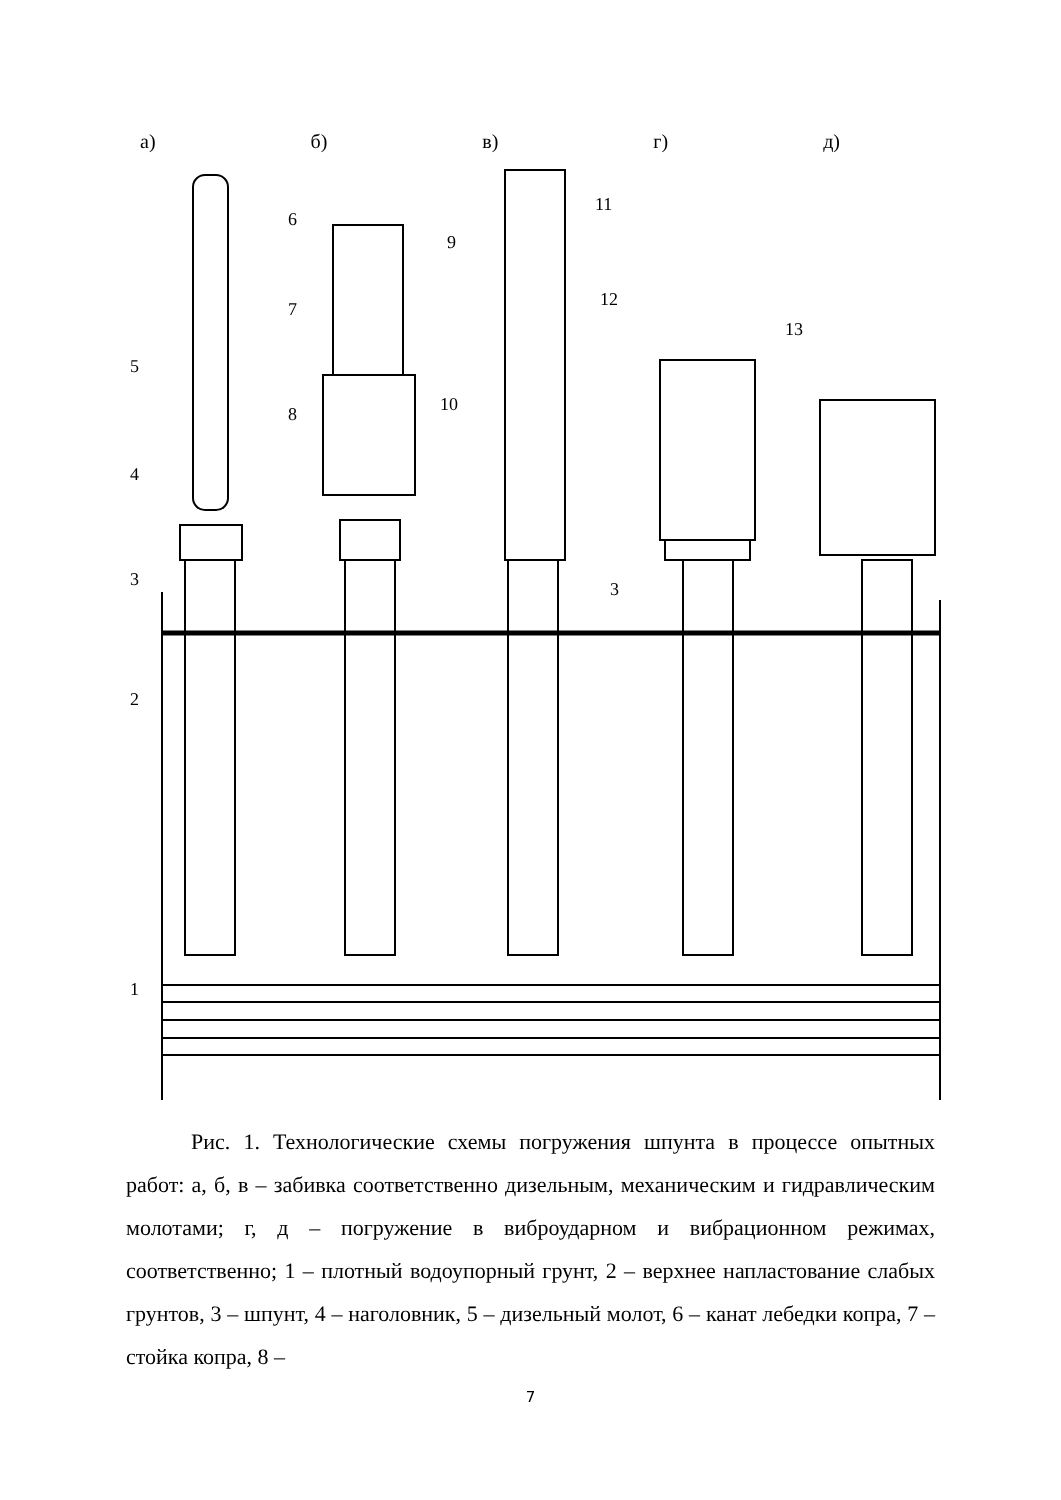5
4
3
2
1
6
7
8
9
10
11
12
3
13
а) б) в) г) д)
Рис. 1. Технологические схемы погружения шпунта в процессе опытных работ: а, б, в – забивка соответственно дизельным, механическим и гидравлическим молотами; г, д – погружение в виброударном и вибрационном режимах, соответственно; 1 – плотный водоупорный грунт, 2 – верхнее напластование слабых грунтов, 3 – шпунт, 4 – наголовник, 5 – дизельный молот, 6 – канат лебедки копра, 7 – стойка копра, 8 –
7